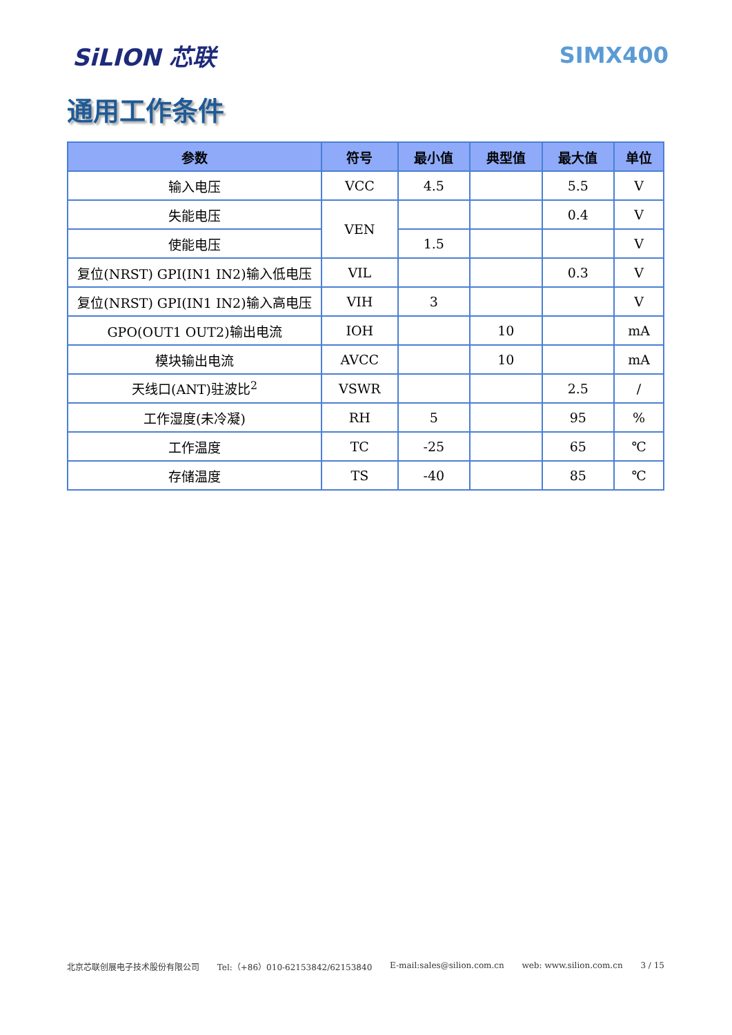SiLION 芯联 SIMX400
通用工作条件
| 参数 | 符号 | 最小值 | 典型值 | 最大值 | 单位 |
| --- | --- | --- | --- | --- | --- |
| 输入电压 | VCC | 4.5 | | 5.5 | V |
| 失能电压 | VEN | | | 0.4 | V |
| 使能电压 | | 1.5 | | | V |
| 复位(NRST) GPI(IN1 IN2)输入低电压 | VIL | | | 0.3 | V |
| 复位(NRST) GPI(IN1 IN2)输入高电压 | VIH | 3 | | | V |
| GPO(OUT1 OUT2)输出电流 | IOH | | 10 | | mA |
| 模块输出电流 | AVCC | | 10 | | mA |
| 天线口(ANT)驻波比<sup>2</sup> | VSWR | | | 2.5 | / |
| 工作湿度(未冷凝) | RH | 5 | | 95 | % |
| 工作温度 | TC | -25 | | 65 | ℃ |
| 存储温度 | TS | -40 | | 85 | ℃ |
北京芯联创展电子技术股份有限公司 Tel:（+86）010-62153842/62153840 E-mail:sales@silion.com.cn web: www.silion.com.cn 3 / 15